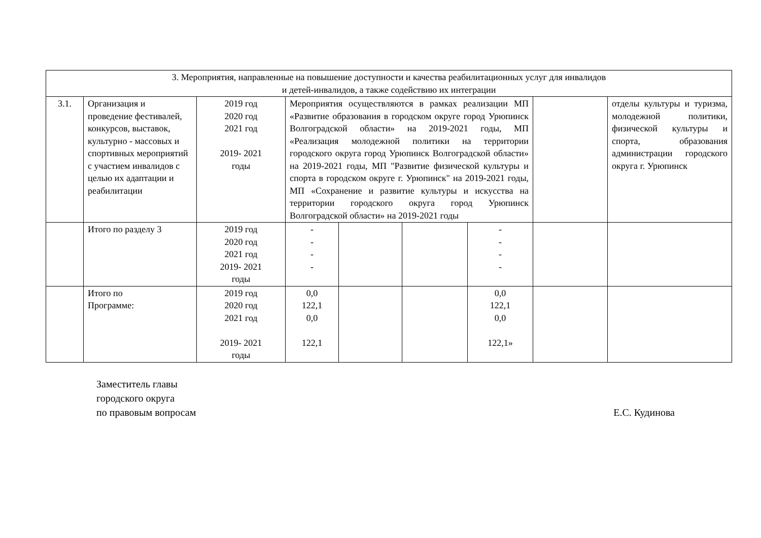| 3. Мероприятия, направленные на повышение доступности и качества реабилитационных услуг для инвалидов и детей-инвалидов, а также содействию их интеграции | | | | | | | | |
| 3.1. | Организация и проведение фестивалей, конкурсов, выставок, культурно - массовых и спортивных мероприятий с участием инвалидов с целью их адаптации и реабилитации | 2019 год 2020 год 2021 год 2019- 2021 годы | Мероприятия осуществляются в рамках реализации МП «Развитие образования в городском округе город Урюпинск Волгоградской области» на 2019-2021 годы, МП «Реализация молодежной политики на территории городского округа город Урюпинск Волгоградской области» на 2019-2021 годы, МП "Развитие физической культуры и спорта в городском округе г. Урюпинск" на 2019-2021 годы, МП «Сохранение и развитие культуры и искусства на территории городского округа город Урюпинск Волгоградской области» на 2019-2021 годы | | | | | отделы культуры и туризма, молодежной политики, физической культуры и спорта, образования администрации городского округа г. Урюпинск |
| | Итого по разделу 3 | 2019 год 2020 год 2021 год 2019- 2021 годы | - - - - | | | - - - - | | |
| | Итого по Программе: | 2019 год 2020 год 2021 год 2019- 2021 годы | 0,0 122,1 0,0 122,1 | | | 0,0 122,1 0,0 122,1» | | |
Заместитель главы
городского округа
по правовым вопросам
Е.С. Кудинова